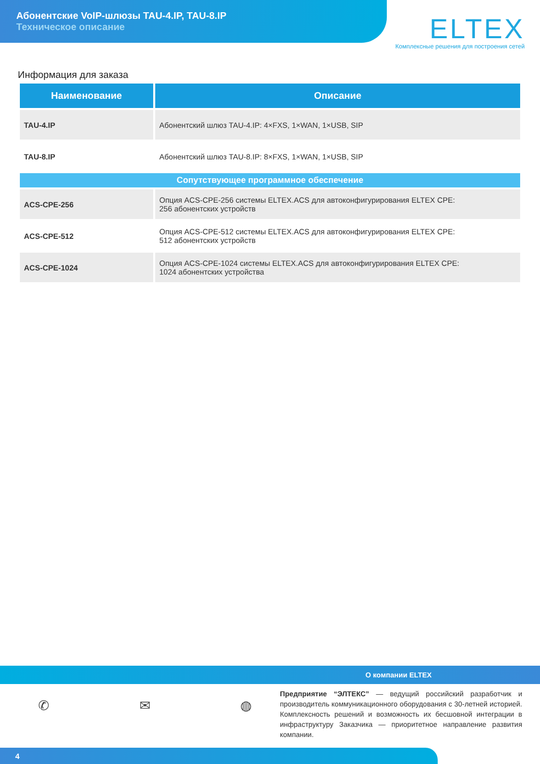Абонентские VoIP-шлюзы TAU-4.IP, TAU-8.IP
Техническое описание
ELTEX
Комплексные решения для построения сетей
Информация для заказа
| Наименование | Описание |
| --- | --- |
| TAU-4.IP | Абонентский шлюз TAU-4.IP: 4×FXS, 1×WAN, 1×USB, SIP |
| TAU-8.IP | Абонентский шлюз TAU-8.IP: 8×FXS, 1×WAN, 1×USB, SIP |
| Сопутствующее программное обеспечение | |
| ACS-CPE-256 | Опция ACS-CPE-256 системы ELTEX.ACS для автоконфигурирования ELTEX CPE: 256 абонентских устройств |
| ACS-CPE-512 | Опция ACS-CPE-512 системы ELTEX.ACS для автоконфигурирования ELTEX CPE: 512 абонентских устройств |
| ACS-CPE-1024 | Опция ACS-CPE-1024 системы ELTEX.ACS для автоконфигурирования ELTEX CPE: 1024 абонентских устройства |
О компании ELTEX
✆ ✉ ◍
Предприятие “ЭЛТЕКС” — ведущий российский разработчик и производитель коммуникационного оборудования с 30-летней историей. Комплексность решений и возможность их бесшовной интеграции в инфраструктуру Заказчика — приоритетное направление развития компании.
4